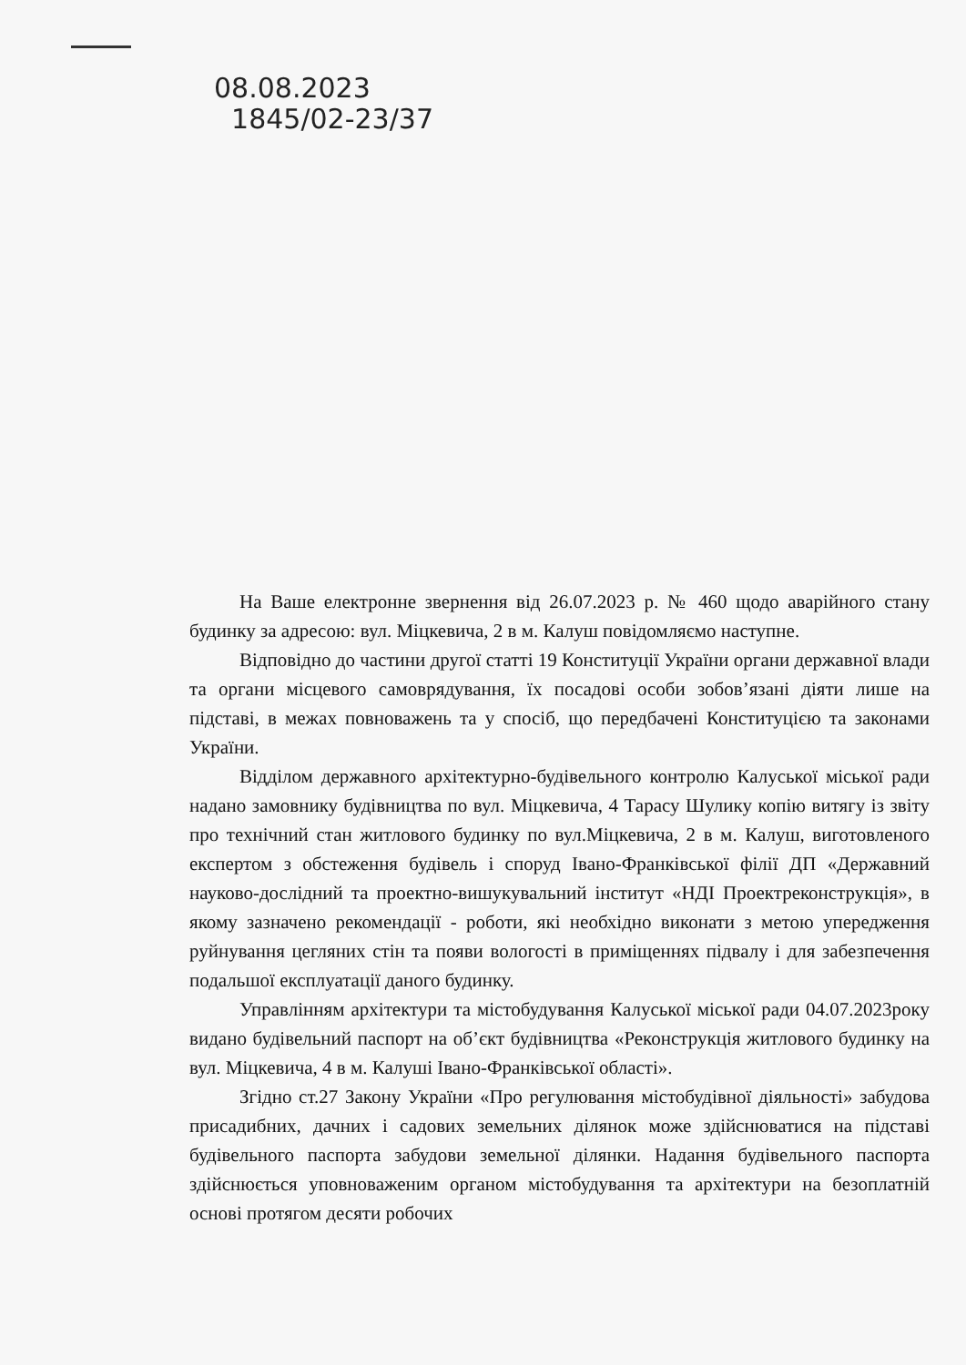08.08.2023
1845/02-23/37
На Ваше електронне звернення від 26.07.2023 р. № 460 щодо аварійного стану будинку за адресою: вул. Міцкевича, 2 в м. Калуш повідомляємо наступне.
Відповідно до частини другої статті 19 Конституції України органи державної влади та органи місцевого самоврядування, їх посадові особи зобов’язані діяти лише на підставі, в межах повноважень та у спосіб, що передбачені Конституцією та законами України.
Відділом державного архітектурно-будівельного контролю Калуської міської ради надано замовнику будівництва по вул. Міцкевича, 4 Тарасу Шулику копію витягу із звіту про технічний стан житлового будинку по вул.Міцкевича, 2 в м. Калуш, виготовленого експертом з обстеження будівель і споруд Івано-Франківської філії ДП «Державний науково-дослідний та проектно-вишукувальний інститут «НДІ Проектреконструкція», в якому зазначено рекомендації - роботи, які необхідно виконати з метою упередження руйнування цегляних стін та появи вологості в приміщеннях підвалу і для забезпечення подальшої експлуатації даного будинку.
Управлінням архітектури та містобудування Калуської міської ради 04.07.2023року видано будівельний паспорт на об’єкт будівництва «Реконструкція житлового будинку на вул. Міцкевича, 4 в м. Калуші Івано-Франківської області».
Згідно ст.27 Закону України «Про регулювання містобудівної діяльності» забудова присадибних, дачних і садових земельних ділянок може здійснюватися на підставі будівельного паспорта забудови земельної ділянки. Надання будівельного паспорта здійснюється уповноваженим органом містобудування та архітектури на безоплатній основі протягом десяти робочих